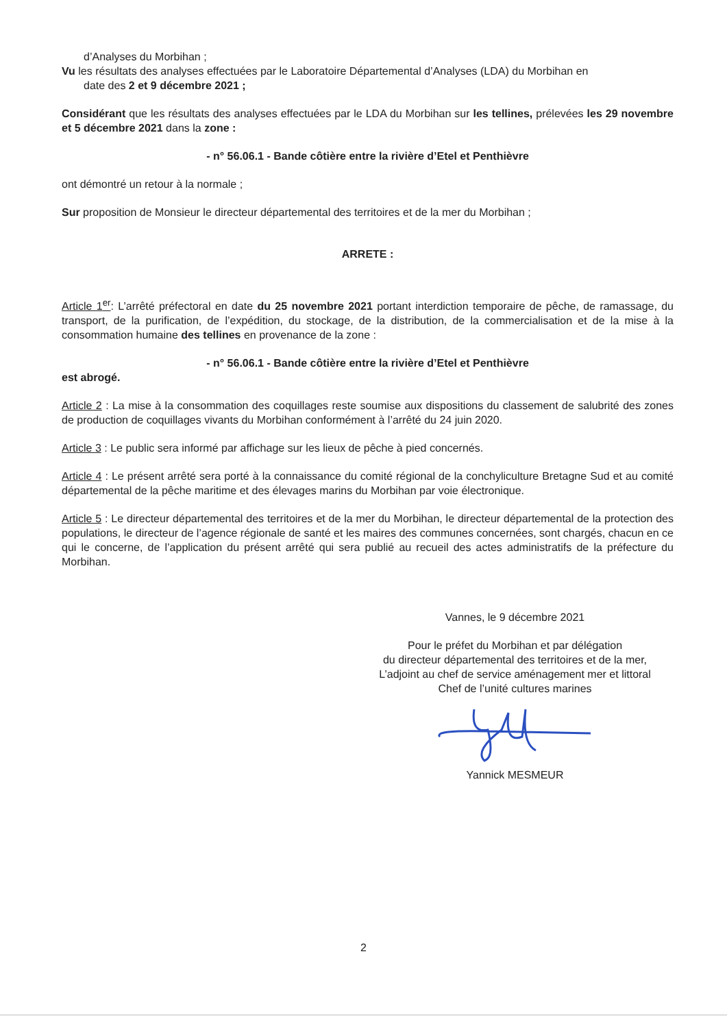d’Analyses du Morbihan ;
Vu les résultats des analyses effectuées par le Laboratoire Départemental d’Analyses (LDA) du Morbihan en
date des 2 et 9 décembre 2021 ;
Considérant que les résultats des analyses effectuées par le LDA du Morbihan sur les tellines, prélevées les 29 novembre et 5 décembre 2021 dans la zone :
- n° 56.06.1 - Bande côtière entre la rivière d’Etel et Penthièvre
ont démontré un retour à la normale ;
Sur proposition de Monsieur le directeur départemental des territoires et de la mer du Morbihan ;
ARRETE :
Article 1<sup>er</sup>: L’arrêté préfectoral en date du 25 novembre 2021 portant interdiction temporaire de pêche, de ramassage, du transport, de la purification, de l’expédition, du stockage, de la distribution, de la commercialisation et de la mise à la consommation humaine des tellines en provenance de la zone :
- n° 56.06.1 - Bande côtière entre la rivière d’Etel et Penthièvre
est abrogé.
Article 2 : La mise à la consommation des coquillages reste soumise aux dispositions du classement de salubrité des zones de production de coquillages vivants du Morbihan conformément à l’arrêté du 24 juin 2020.
Article 3 : Le public sera informé par affichage sur les lieux de pêche à pied concernés.
Article 4 : Le présent arrêté sera porté à la connaissance du comité régional de la conchyliculture Bretagne Sud et au comité départemental de la pêche maritime et des élevages marins du Morbihan par voie électronique.
Article 5 : Le directeur départemental des territoires et de la mer du Morbihan, le directeur départemental de la protection des populations, le directeur de l’agence régionale de santé et les maires des communes concernées, sont chargés, chacun en ce qui le concerne, de l’application du présent arrêté qui sera publié au recueil des actes administratifs de la préfecture du Morbihan.
Vannes, le 9 décembre 2021
Pour le préfet du Morbihan et par délégation
du directeur départemental des territoires et de la mer,
L’adjoint au chef de service aménagement mer et littoral
Chef de l’unité cultures marines
Yannick MESMEUR
2